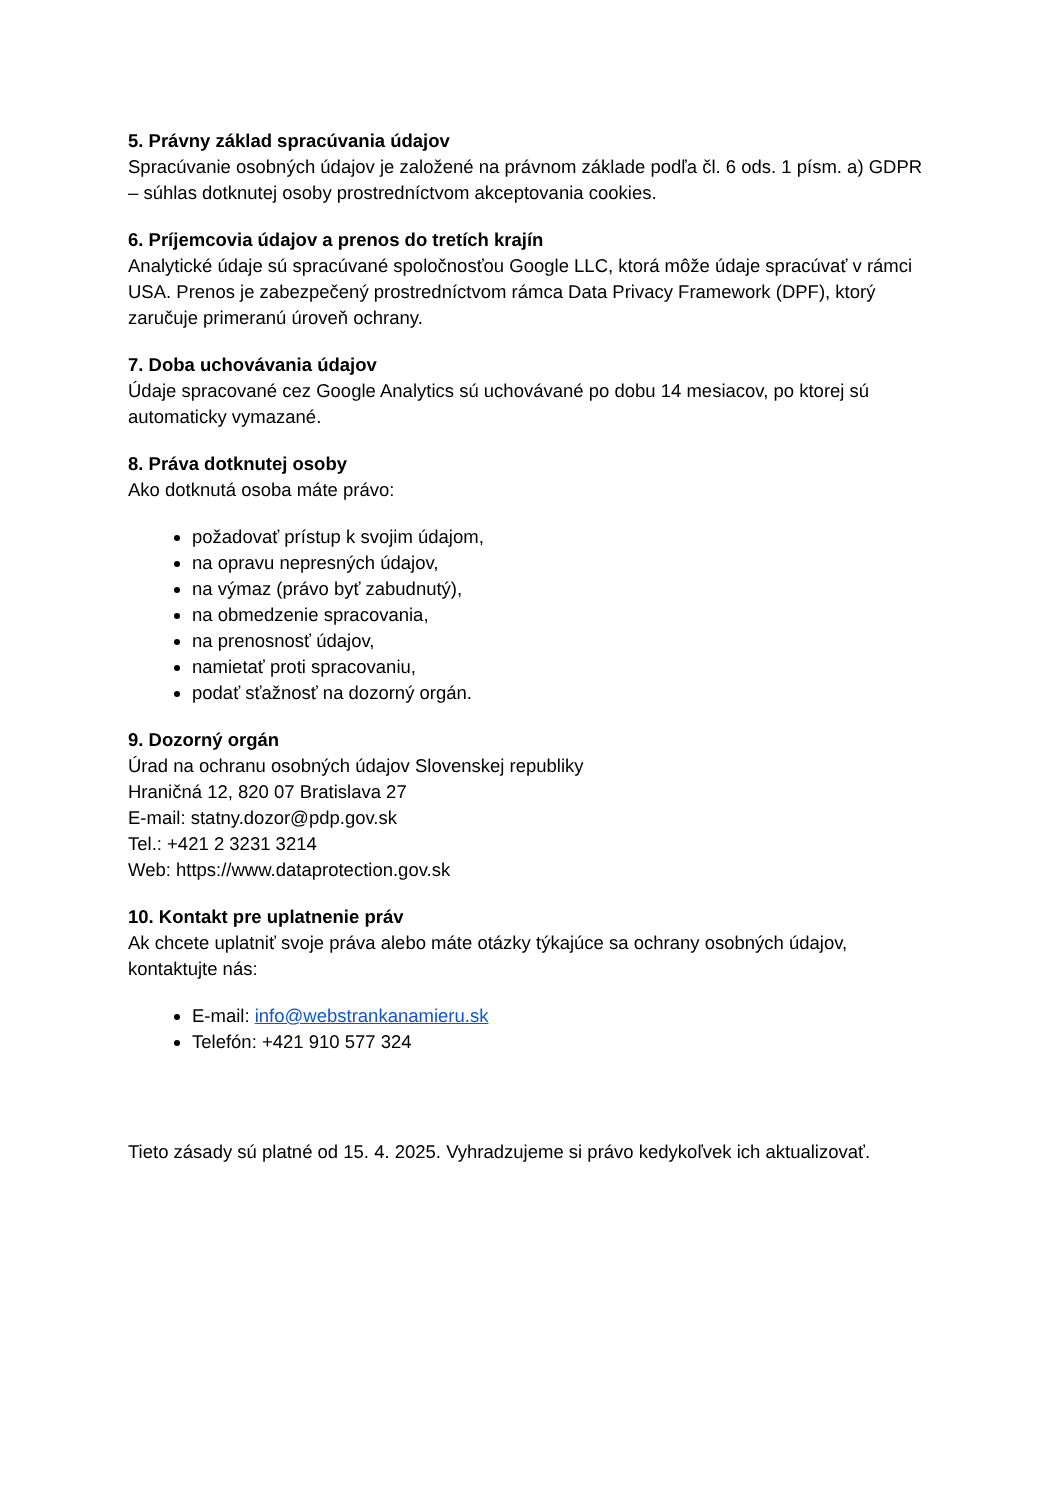5. Právny základ spracúvania údajov
Spracúvanie osobných údajov je založené na právnom základe podľa čl. 6 ods. 1 písm. a) GDPR – súhlas dotknutej osoby prostredníctvom akceptovania cookies.
6. Príjemcovia údajov a prenos do tretích krajín
Analytické údaje sú spracúvané spoločnosťou Google LLC, ktorá môže údaje spracúvať v rámci USA. Prenos je zabezpečený prostredníctvom rámca Data Privacy Framework (DPF), ktorý zaručuje primeranú úroveň ochrany.
7. Doba uchovávania údajov
Údaje spracované cez Google Analytics sú uchovávané po dobu 14 mesiacov, po ktorej sú automaticky vymazané.
8. Práva dotknutej osoby
Ako dotknutá osoba máte právo:
požadovať prístup k svojim údajom,
na opravu nepresných údajov,
na výmaz (právo byť zabudnutý),
na obmedzenie spracovania,
na prenosnosť údajov,
namietať proti spracovaniu,
podať sťažnosť na dozorný orgán.
9. Dozorný orgán
Úrad na ochranu osobných údajov Slovenskej republiky
Hraničná 12, 820 07 Bratislava 27
E-mail: statny.dozor@pdp.gov.sk
Tel.: +421 2 3231 3214
Web: https://www.dataprotection.gov.sk
10. Kontakt pre uplatnenie práv
Ak chcete uplatniť svoje práva alebo máte otázky týkajúce sa ochrany osobných údajov, kontaktujte nás:
E-mail: info@webstrankanamieru.sk
Telefón: +421 910 577 324
Tieto zásady sú platné od 15. 4. 2025. Vyhradzujeme si právo kedykoľvek ich aktualizovať.